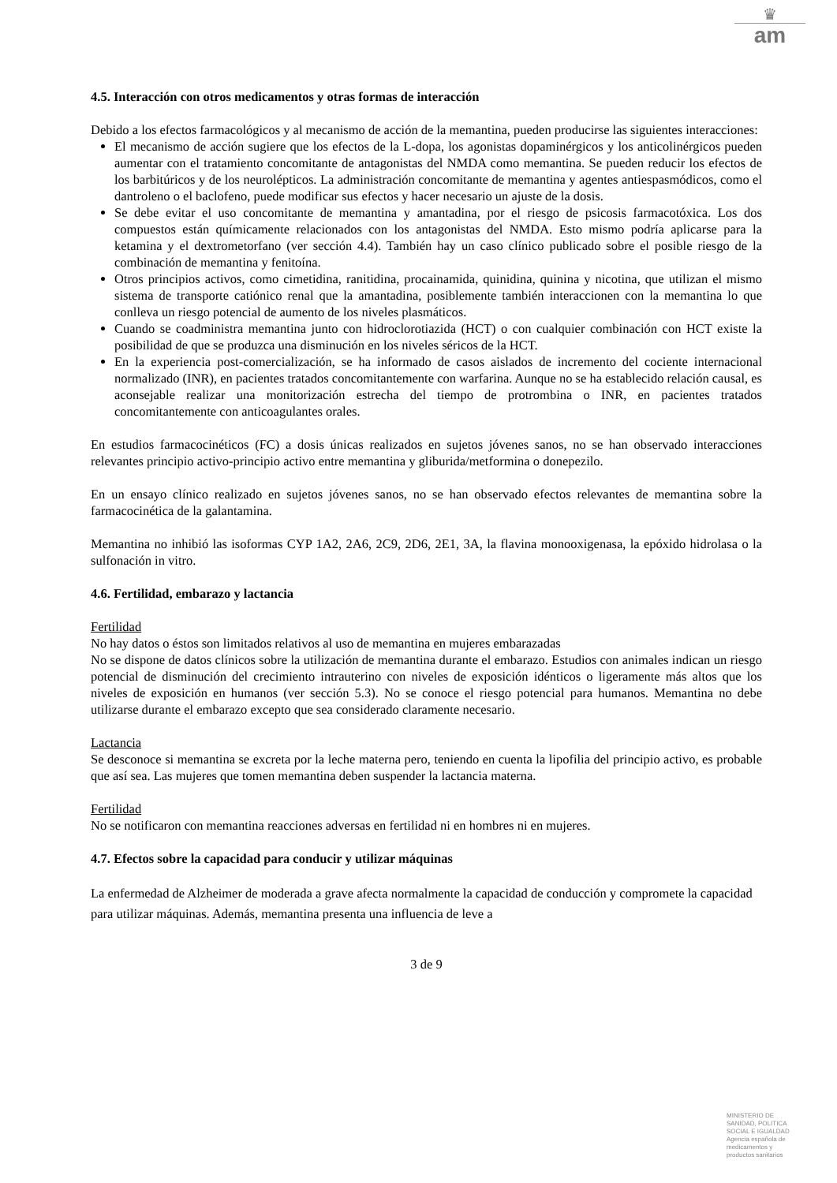♛
am
4.5. Interacción con otros medicamentos y otras formas de interacción
Debido a los efectos farmacológicos y al mecanismo de acción de la memantina, pueden producirse las siguientes interacciones:
El mecanismo de acción sugiere que los efectos de la L-dopa, los agonistas dopaminérgicos y los anticolinérgicos pueden aumentar con el tratamiento concomitante de antagonistas del NMDA como memantina. Se pueden reducir los efectos de los barbitúricos y de los neurolépticos. La administración concomitante de memantina y agentes antiespasmódicos, como el dantroleno o el baclofeno, puede modificar sus efectos y hacer necesario un ajuste de la dosis.
Se debe evitar el uso concomitante de memantina y amantadina, por el riesgo de psicosis farmacotóxica. Los dos compuestos están químicamente relacionados con los antagonistas del NMDA. Esto mismo podría aplicarse para la ketamina y el dextrometorfano (ver sección 4.4). También hay un caso clínico publicado sobre el posible riesgo de la combinación de memantina y fenitoína.
Otros principios activos, como cimetidina, ranitidina, procainamida, quinidina, quinina y nicotina, que utilizan el mismo sistema de transporte catiónico renal que la amantadina, posiblemente también interaccionen con la memantina lo que conlleva un riesgo potencial de aumento de los niveles plasmáticos.
Cuando se coadministra memantina junto con hidroclorotiazida (HCT) o con cualquier combinación con HCT existe la posibilidad de que se produzca una disminución en los niveles séricos de la HCT.
En la experiencia post-comercialización, se ha informado de casos aislados de incremento del cociente internacional normalizado (INR), en pacientes tratados concomitantemente con warfarina. Aunque no se ha establecido relación causal, es aconsejable realizar una monitorización estrecha del tiempo de protrombina o INR, en pacientes tratados concomitantemente con anticoagulantes orales.
En estudios farmacocinéticos (FC) a dosis únicas realizados en sujetos jóvenes sanos, no se han observado interacciones relevantes principio activo-principio activo entre memantina y gliburida/metformina o donepezilo.
En un ensayo clínico realizado en sujetos jóvenes sanos, no se han observado efectos relevantes de memantina sobre la farmacocinética de la galantamina.
Memantina no inhibió las isoformas CYP 1A2, 2A6, 2C9, 2D6, 2E1, 3A, la flavina monooxigenasa, la epóxido hidrolasa o la sulfonación in vitro.
4.6. Fertilidad, embarazo y lactancia
Fertilidad
No hay datos o éstos son limitados relativos al uso de memantina en mujeres embarazadas
No se dispone de datos clínicos sobre la utilización de memantina durante el embarazo. Estudios con animales indican un riesgo potencial de disminución del crecimiento intrauterino con niveles de exposición idénticos o ligeramente más altos que los niveles de exposición en humanos (ver sección 5.3). No se conoce el riesgo potencial para humanos. Memantina no debe utilizarse durante el embarazo excepto que sea considerado claramente necesario.
Lactancia
Se desconoce si memantina se excreta por la leche materna pero, teniendo en cuenta la lipofilia del principio activo, es probable que así sea. Las mujeres que tomen memantina deben suspender la lactancia materna.
Fertilidad
No se notificaron con memantina reacciones adversas en fertilidad ni en hombres ni en mujeres.
4.7. Efectos sobre la capacidad para conducir y utilizar máquinas
La enfermedad de Alzheimer de moderada a grave afecta normalmente la capacidad de conducción y compromete la capacidad para utilizar máquinas. Además, memantina presenta una influencia de leve a
3 de 9
MINISTERIO DE
SANIDAD, POLITICA
SOCIAL E IGUALDAD
Agencia española de
medicamentos y
productos sanitarios